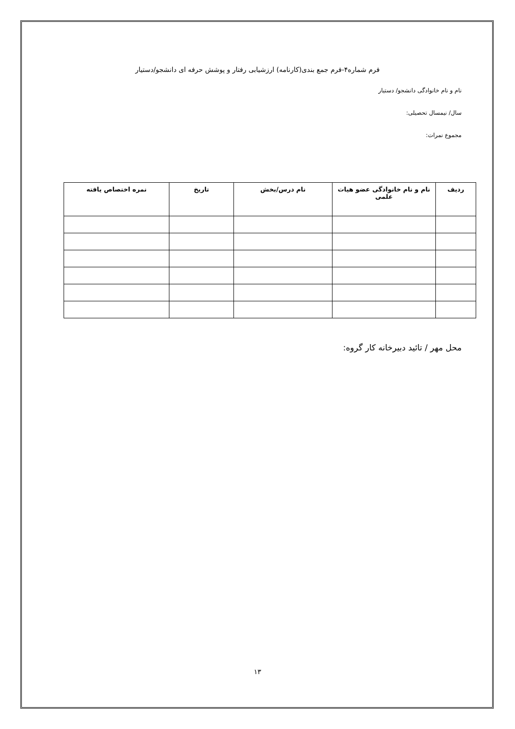فرم شماره۴-فرم جمع بندی(کارنامه) ارزشیابی رفتار و پوشش حرفه ای دانشجو/دستیار
نام و نام خانوادگی دانشجو/ دستیار
سال/ نیمسال تحصیلی:
مجموع نمرات:
| ردیف | نام و نام خانوادگی عضو هیات علمی | نام درس/بخش | تاریخ | نمره اختصاص یافته |
| --- | --- | --- | --- | --- |
محل مهر / تائید دبیرخانه کار گروه:
۱۳